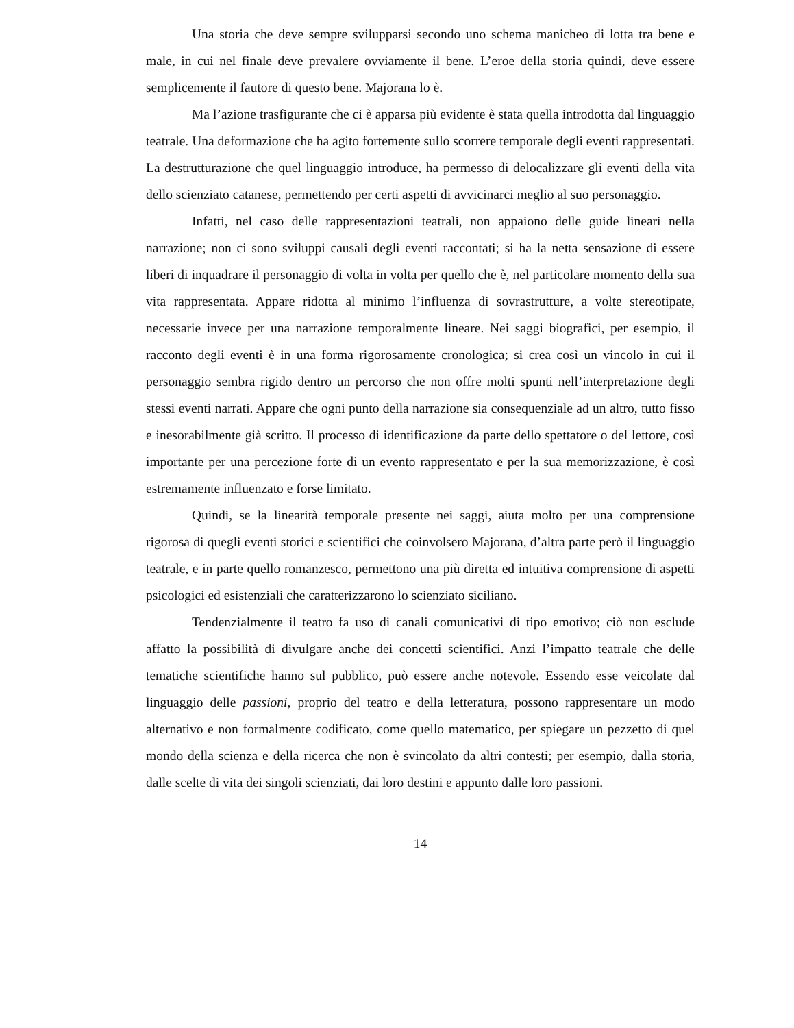Una storia che deve sempre svilupparsi secondo uno schema manicheo di lotta tra bene e male, in cui nel finale deve prevalere ovviamente il bene. L’eroe della storia quindi, deve essere semplicemente il fautore di questo bene. Majorana lo è.
Ma l’azione trasfigurante che ci è apparsa più evidente è stata quella introdotta dal linguaggio teatrale. Una deformazione che ha agito fortemente sullo scorrere temporale degli eventi rappresentati. La destrutturazione che quel linguaggio introduce, ha permesso di delocalizzare gli eventi della vita dello scienziato catanese, permettendo per certi aspetti di avvicinarci meglio al suo personaggio.
Infatti, nel caso delle rappresentazioni teatrali, non appaiono delle guide lineari nella narrazione; non ci sono sviluppi causali degli eventi raccontati; si ha la netta sensazione di essere liberi di inquadrare il personaggio di volta in volta per quello che è, nel particolare momento della sua vita rappresentata. Appare ridotta al minimo l’influenza di sovrastrutture, a volte stereotipate, necessarie invece per una narrazione temporalmente lineare. Nei saggi biografici, per esempio, il racconto degli eventi è in una forma rigorosamente cronologica; si crea così un vincolo in cui il personaggio sembra rigido dentro un percorso che non offre molti spunti nell’interpretazione degli stessi eventi narrati. Appare che ogni punto della narrazione sia consequenziale ad un altro, tutto fisso e inesorabilmente già scritto. Il processo di identificazione da parte dello spettatore o del lettore, così importante per una percezione forte di un evento rappresentato e per la sua memorizzazione, è così estremamente influenzato e forse limitato.
Quindi, se la linearità temporale presente nei saggi, aiuta molto per una comprensione rigorosa di quegli eventi storici e scientifici che coinvolsero Majorana, d’altra parte però il linguaggio teatrale, e in parte quello romanzesco, permettono una più diretta ed intuitiva comprensione di aspetti psicologici ed esistenziali che caratterizzarono lo scienziato siciliano.
Tendenzialmente il teatro fa uso di canali comunicativi di tipo emotivo; ciò non esclude affatto la possibilità di divulgare anche dei concetti scientifici. Anzi l’impatto teatrale che delle tematiche scientifiche hanno sul pubblico, può essere anche notevole. Essendo esse veicolate dal linguaggio delle passioni, proprio del teatro e della letteratura, possono rappresentare un modo alternativo e non formalmente codificato, come quello matematico, per spiegare un pezzetto di quel mondo della scienza e della ricerca che non è svincolato da altri contesti; per esempio, dalla storia, dalle scelte di vita dei singoli scienziati, dai loro destini e appunto dalle loro passioni.
14